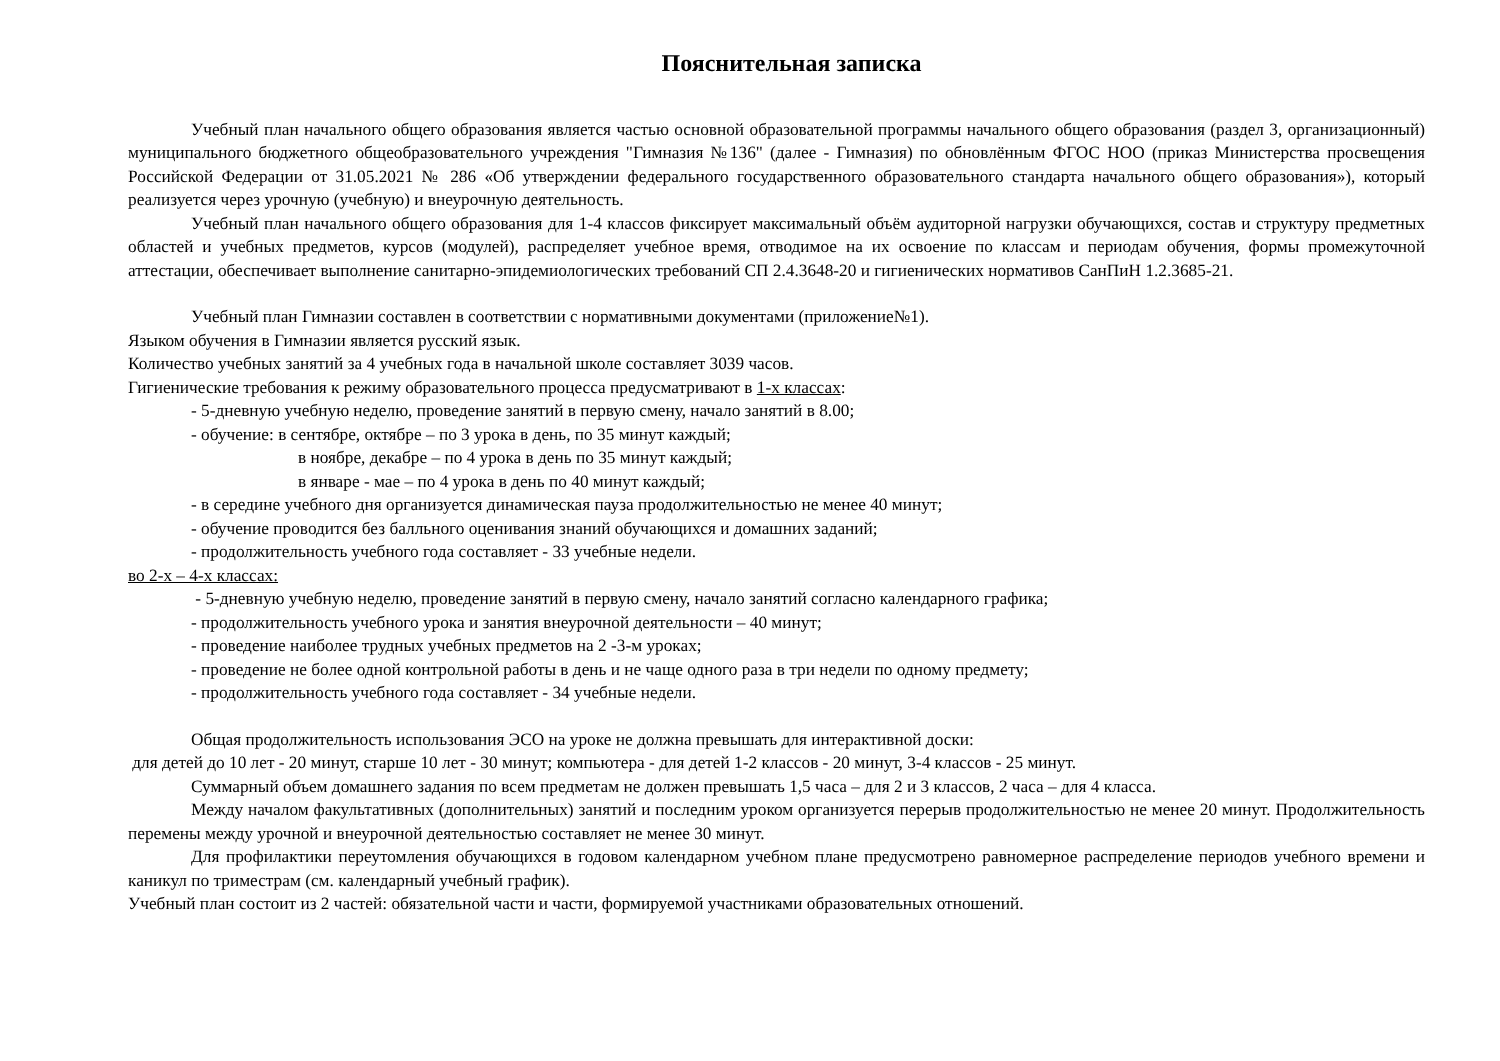Пояснительная записка
Учебный план начального общего образования является частью основной образовательной программы начального общего образования (раздел 3, организационный) муниципального бюджетного общеобразовательного учреждения "Гимназия №136" (далее - Гимназия) по обновлённым ФГОС НОО (приказ Министерства просвещения Российской Федерации от 31.05.2021 № 286 «Об утверждении федерального государственного образовательного стандарта начального общего образования»), который реализуется через урочную (учебную) и внеурочную деятельность.
Учебный план начального общего образования для 1-4 классов фиксирует максимальный объём аудиторной нагрузки обучающихся, состав и структуру предметных областей и учебных предметов, курсов (модулей), распределяет учебное время, отводимое на их освоение по классам и периодам обучения, формы промежуточной аттестации, обеспечивает выполнение санитарно-эпидемиологических требований СП 2.4.3648-20 и гигиенических нормативов СанПиН 1.2.3685-21.
Учебный план Гимназии составлен в соответствии с нормативными документами (приложение№1).
Языком обучения в Гимназии является русский язык.
Количество учебных занятий за 4 учебных года в начальной школе составляет 3039 часов.
Гигиенические требования к режиму образовательного процесса предусматривают в 1-х классах:
- 5-дневную учебную неделю, проведение занятий в первую смену, начало занятий в 8.00;
- обучение: в сентябре, октябре – по 3 урока в день, по 35 минут каждый;
в ноябре, декабре – по 4 урока в день по 35 минут каждый;
в январе - мае – по 4 урока в день по 40 минут каждый;
- в середине учебного дня организуется динамическая пауза продолжительностью не менее 40 минут;
- обучение проводится без балльного оценивания знаний обучающихся и домашних заданий;
- продолжительность учебного года составляет - 33 учебные недели.
во 2-х – 4-х классах:
- 5-дневную учебную неделю, проведение занятий в первую смену, начало занятий согласно календарного графика;
- продолжительность учебного урока и занятия внеурочной деятельности – 40 минут;
- проведение наиболее трудных учебных предметов на 2 -3-м уроках;
- проведение не более одной контрольной работы в день и не чаще одного раза в три недели по одному предмету;
- продолжительность учебного года составляет - 34 учебные недели.
Общая продолжительность использования ЭСО на уроке не должна превышать для интерактивной доски:
для детей до 10 лет - 20 минут, старше 10 лет - 30 минут; компьютера - для детей 1-2 классов - 20 минут, 3-4 классов - 25 минут.
Суммарный объем домашнего задания по всем предметам не должен превышать 1,5 часа – для 2 и 3 классов, 2 часа – для 4 класса.
Между началом факультативных (дополнительных) занятий и последним уроком организуется перерыв продолжительностью не менее 20 минут. Продолжительность перемены между урочной и внеурочной деятельностью составляет не менее 30 минут.
Для профилактики переутомления обучающихся в годовом календарном учебном плане предусмотрено равномерное распределение периодов учебного времени и каникул по триместрам (см. календарный учебный график).
Учебный план состоит из 2 частей: обязательной части и части, формируемой участниками образовательных отношений.